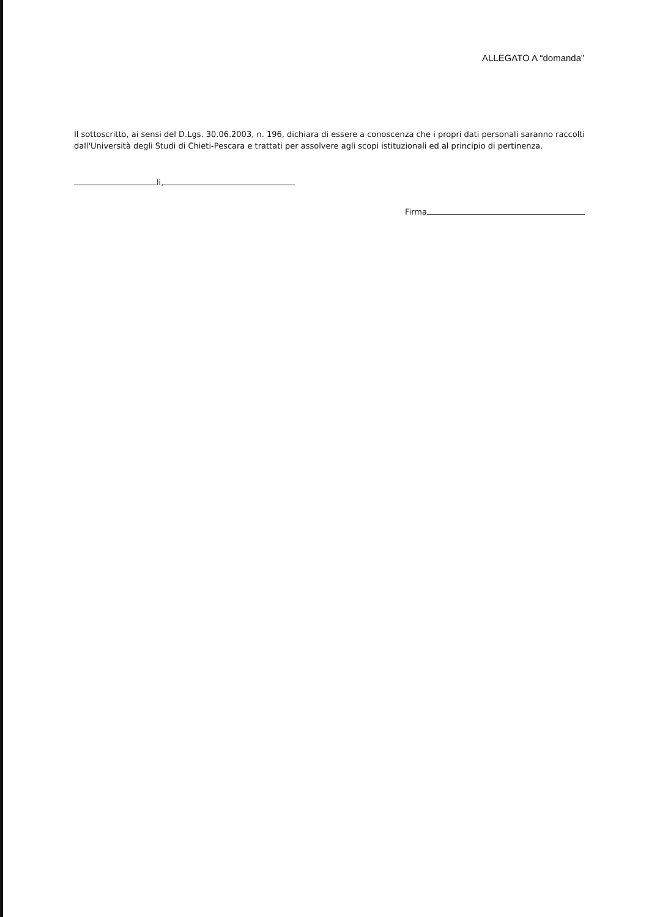ALLEGATO A “domanda”
Il sottoscritto, ai sensi del D.Lgs. 30.06.2003, n. 196, dichiara di essere a conoscenza che i propri dati personali saranno raccolti dall'Università degli Studi di Chieti-Pescara e trattati per assolvere agli scopi istituzionali ed al principio di pertinenza.
li,
Firma